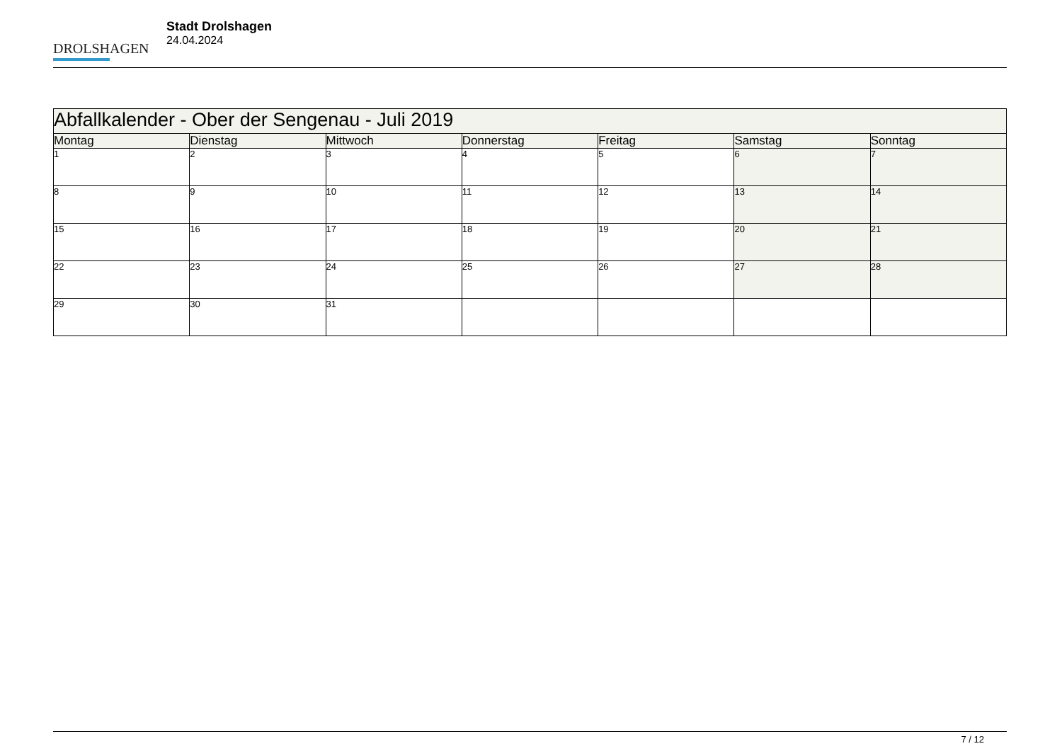DROLSHAGEN
Stadt Drolshagen
24.04.2024
| Abfallkalender - Ober der Sengenau - Juli 2019 | | | | | | |
| --- | --- | --- | --- | --- | --- | --- |
| Montag | Dienstag | Mittwoch | Donnerstag | Freitag | Samstag | Sonntag |
| 1 | 2 | 3 | 4 | 5 | 6 | 7 |
| 8 | 9 | 10 | 11 | 12 | 13 | 14 |
| 15 | 16 | 17 | 18 | 19 | 20 | 21 |
| 22 | 23 | 24 | 25 | 26 | 27 | 28 |
| 29 | 30 | 31 | | | | |
7 / 12